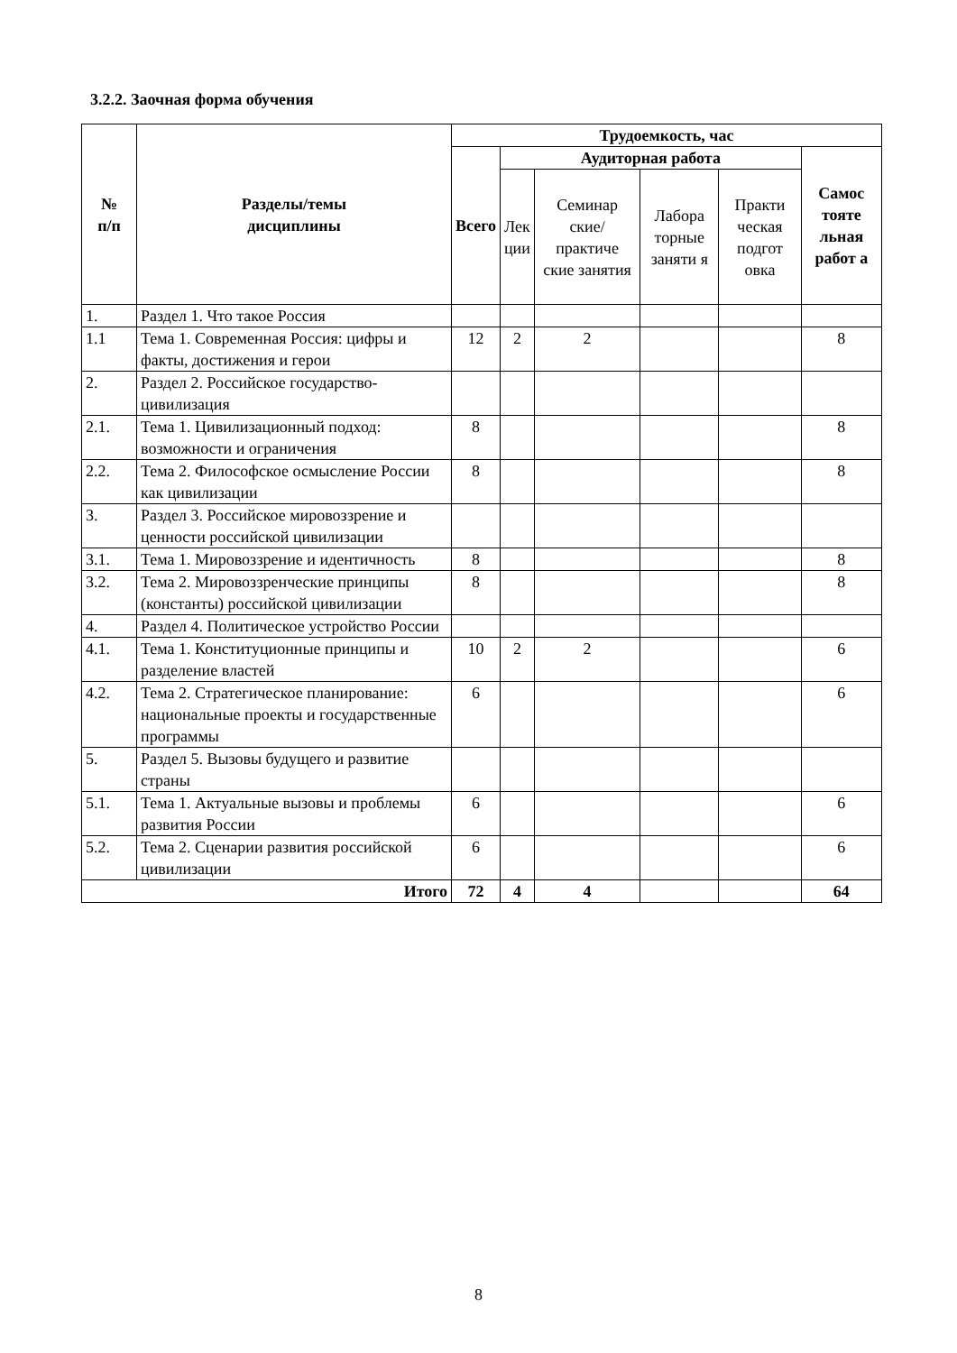3.2.2. Заочная форма обучения
| № п/п | Разделы/темы дисциплины | Трудоемкость, час | | | | | |
| --- | --- | --- | --- | --- | --- | --- | --- |
| | | Всего | Аудиторная работа | | | | Самос тояте льная работ а |
| | | | Лек ции | Семинар ские/ практиче ские занятия | Лабора торные заняти я | Практи ческая подгот овка | |
| 1. | Раздел 1. Что такое Россия | | | | | | |
| 1.1 | Тема 1. Современная Россия: цифры и факты, достижения и герои | 12 | 2 | 2 | | | 8 |
| 2. | Раздел 2. Российское государство-цивилизация | | | | | | |
| 2.1. | Тема 1. Цивилизационный подход: возможности и ограничения | 8 | | | | | 8 |
| 2.2. | Тема 2. Философское осмысление России как цивилизации | 8 | | | | | 8 |
| 3. | Раздел 3. Российское мировоззрение и ценности российской цивилизации | | | | | | |
| 3.1. | Тема 1. Мировоззрение и идентичность | 8 | | | | | 8 |
| 3.2. | Тема 2. Мировоззренческие принципы (константы) российской цивилизации | 8 | | | | | 8 |
| 4. | Раздел 4. Политическое устройство России | | | | | | |
| 4.1. | Тема 1. Конституционные принципы и разделение властей | 10 | 2 | 2 | | | 6 |
| 4.2. | Тема 2. Стратегическое планирование: национальные проекты и государственные программы | 6 | | | | | 6 |
| 5. | Раздел 5. Вызовы будущего и развитие страны | | | | | | |
| 5.1. | Тема 1. Актуальные вызовы и проблемы развития России | 6 | | | | | 6 |
| 5.2. | Тема 2. Сценарии развития российской цивилизации | 6 | | | | | 6 |
| Итого | | 72 | 4 | 4 | | | 64 |
8